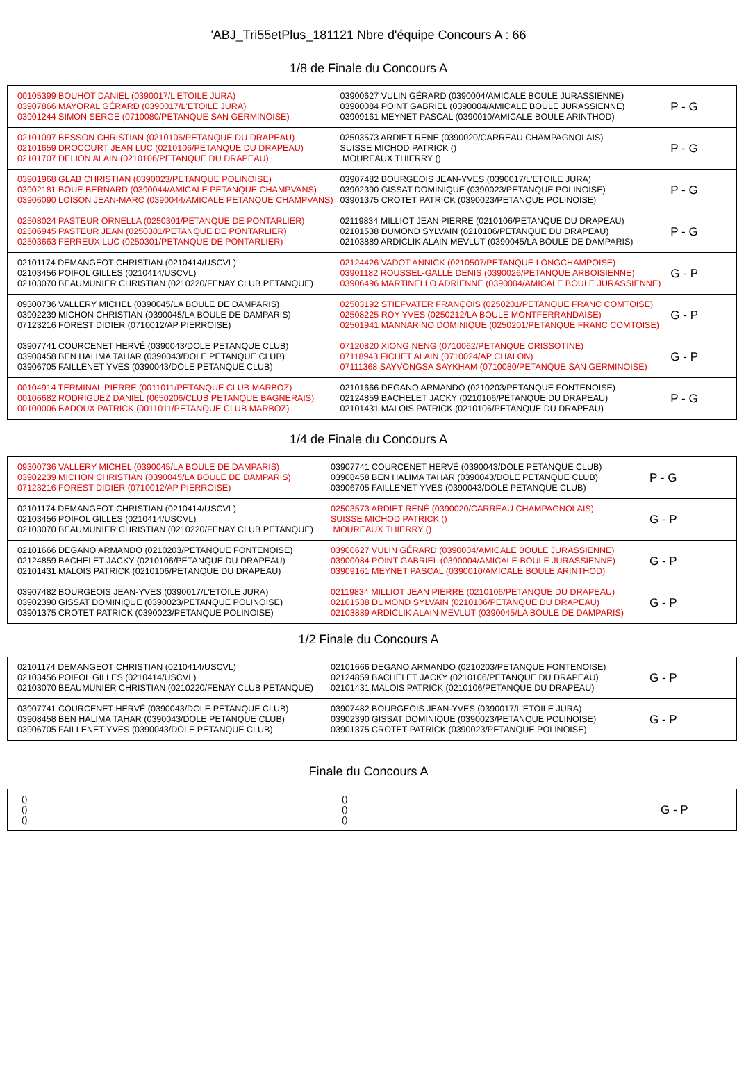'ABJ_Tri55etPlus_181121 Nbre d'équipe Concours A : 66
1/8 de Finale du Concours A
| 00105399 BOUHOT DANIEL (0390017/L'ETOILE JURA) 03907866 MAYORAL GÉRARD (0390017/L'ETOILE JURA) 03901244 SIMON SERGE (0710080/PETANQUE SAN GERMINOISE) | 03900627 VULIN GÉRARD (0390004/AMICALE BOULE JURASSIENNE) 03900084 POINT GABRIEL (0390004/AMICALE BOULE JURASSIENNE) 03909161 MEYNET PASCAL (0390010/AMICALE BOULE ARINTHOD) | P - G |
| 02101097 BESSON CHRISTIAN (0210106/PETANQUE DU DRAPEAU) 02101659 DROCOURT JEAN LUC (0210106/PETANQUE DU DRAPEAU) 02101707 DELION ALAIN (0210106/PETANQUE DU DRAPEAU) | 02503573 ARDIET RENÉ (0390020/CARREAU CHAMPAGNOLAIS) SUISSE MICHOD PATRICK () MOUREAUX THIERRY () | P - G |
| 03901968 GLAB CHRISTIAN (0390023/PETANQUE POLINOISE) 03902181 BOUE BERNARD (0390044/AMICALE PETANQUE CHAMPVANS) 03906090 LOISON JEAN-MARC (0390044/AMICALE PETANQUE CHAMPVANS) | 03907482 BOURGEOIS JEAN-YVES (0390017/L'ETOILE JURA) 03902390 GISSAT DOMINIQUE (0390023/PETANQUE POLINOISE) 03901375 CROTET PATRICK (0390023/PETANQUE POLINOISE) | P - G |
| 02508024 PASTEUR ORNELLA (0250301/PETANQUE DE PONTARLIER) 02506945 PASTEUR JEAN (0250301/PETANQUE DE PONTARLIER) 02503663 FERREUX LUC (0250301/PETANQUE DE PONTARLIER) | 02119834 MILLIOT JEAN PIERRE (0210106/PETANQUE DU DRAPEAU) 02101538 DUMOND SYLVAIN (0210106/PETANQUE DU DRAPEAU) 02103889 ARDICLIK ALAIN MEVLUT (0390045/LA BOULE DE DAMPARIS) | P - G |
| 02101174 DEMANGEOT CHRISTIAN (0210414/USCVL) 02103456 POIFOL GILLES (0210414/USCVL) 02103070 BEAUMUNIER CHRISTIAN (0210220/FENAY CLUB PETANQUE) | 02124426 VADOT ANNICK (0210507/PETANQUE LONGCHAMPOISE) 03901182 ROUSSEL-GALLE DENIS (0390026/PETANQUE ARBOISIENNE) 03906496 MARTINELLO ADRIENNE (0390004/AMICALE BOULE JURASSIENNE) | G - P |
| 09300736 VALLERY MICHEL (0390045/LA BOULE DE DAMPARIS) 03902239 MICHON CHRISTIAN (0390045/LA BOULE DE DAMPARIS) 07123216 FOREST DIDIER (0710012/AP PIERROISE) | 02503192 STIEFVATER FRANÇOIS (0250201/PETANQUE FRANC COMTOISE) 02508225 ROY YVES (0250212/LA BOULE MONTFERRANDAISE) 02501941 MANNARINO DOMINIQUE (0250201/PETANQUE FRANC COMTOISE) | G - P |
| 03907741 COURCENET HERVÉ (0390043/DOLE PETANQUE CLUB) 03908458 BEN HALIMA TAHAR (0390043/DOLE PETANQUE CLUB) 03906705 FAILLENET YVES (0390043/DOLE PETANQUE CLUB) | 07120820 XIONG NENG (0710062/PETANQUE CRISSOTINE) 07118943 FICHET ALAIN (0710024/AP CHALON) 07111368 SAYVONGSA SAYKHAM (0710080/PETANQUE SAN GERMINOISE) | G - P |
| 00104914 TERMINAL PIERRE (0011011/PETANQUE CLUB MARBOZ) 00106682 RODRIGUEZ DANIEL (0650206/CLUB PETANQUE BAGNERAIS) 00100006 BADOUX PATRICK (0011011/PETANQUE CLUB MARBOZ) | 02101666 DEGANO ARMANDO (0210203/PETANQUE FONTENOISE) 02124859 BACHELET JACKY (0210106/PETANQUE DU DRAPEAU) 02101431 MALOIS PATRICK (0210106/PETANQUE DU DRAPEAU) | P - G |
1/4 de Finale du Concours A
| 09300736 VALLERY MICHEL (0390045/LA BOULE DE DAMPARIS) 03902239 MICHON CHRISTIAN (0390045/LA BOULE DE DAMPARIS) 07123216 FOREST DIDIER (0710012/AP PIERROISE) | 03907741 COURCENET HERVÉ (0390043/DOLE PETANQUE CLUB) 03908458 BEN HALIMA TAHAR (0390043/DOLE PETANQUE CLUB) 03906705 FAILLENET YVES (0390043/DOLE PETANQUE CLUB) | P - G |
| 02101174 DEMANGEOT CHRISTIAN (0210414/USCVL) 02103456 POIFOL GILLES (0210414/USCVL) 02103070 BEAUMUNIER CHRISTIAN (0210220/FENAY CLUB PETANQUE) | 02503573 ARDIET RENÉ (0390020/CARREAU CHAMPAGNOLAIS) SUISSE MICHOD PATRICK () MOUREAUX THIERRY () | G - P |
| 02101666 DEGANO ARMANDO (0210203/PETANQUE FONTENOISE) 02124859 BACHELET JACKY (0210106/PETANQUE DU DRAPEAU) 02101431 MALOIS PATRICK (0210106/PETANQUE DU DRAPEAU) | 03900627 VULIN GÉRARD (0390004/AMICALE BOULE JURASSIENNE) 03900084 POINT GABRIEL (0390004/AMICALE BOULE JURASSIENNE) 03909161 MEYNET PASCAL (0390010/AMICALE BOULE ARINTHOD) | G - P |
| 03907482 BOURGEOIS JEAN-YVES (0390017/L'ETOILE JURA) 03902390 GISSAT DOMINIQUE (0390023/PETANQUE POLINOISE) 03901375 CROTET PATRICK (0390023/PETANQUE POLINOISE) | 02119834 MILLIOT JEAN PIERRE (0210106/PETANQUE DU DRAPEAU) 02101538 DUMOND SYLVAIN (0210106/PETANQUE DU DRAPEAU) 02103889 ARDICLIK ALAIN MEVLUT (0390045/LA BOULE DE DAMPARIS) | G - P |
1/2 Finale du Concours A
| 02101174 DEMANGEOT CHRISTIAN (0210414/USCVL) 02103456 POIFOL GILLES (0210414/USCVL) 02103070 BEAUMUNIER CHRISTIAN (0210220/FENAY CLUB PETANQUE) | 02101666 DEGANO ARMANDO (0210203/PETANQUE FONTENOISE) 02124859 BACHELET JACKY (0210106/PETANQUE DU DRAPEAU) 02101431 MALOIS PATRICK (0210106/PETANQUE DU DRAPEAU) | G - P |
| 03907741 COURCENET HERVÉ (0390043/DOLE PETANQUE CLUB) 03908458 BEN HALIMA TAHAR (0390043/DOLE PETANQUE CLUB) 03906705 FAILLENET YVES (0390043/DOLE PETANQUE CLUB) | 03907482 BOURGEOIS JEAN-YVES (0390017/L'ETOILE JURA) 03902390 GISSAT DOMINIQUE (0390023/PETANQUE POLINOISE) 03901375 CROTET PATRICK (0390023/PETANQUE POLINOISE) | G - P |
Finale du Concours A
| () () () | () () () | G - P |